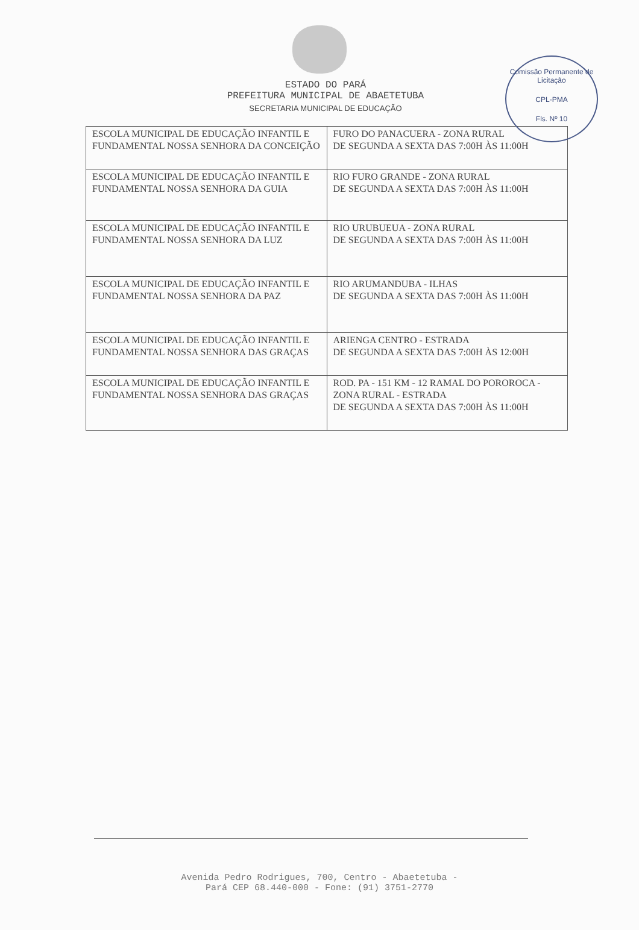Comissão Permanente de Licitação
CPL-PMA
Fls. Nº 10
ESTADO DO PARÁ
PREFEITURA MUNICIPAL DE ABAETETUBA
SECRETARIA MUNICIPAL DE EDUCAÇÃO
| ESCOLA MUNICIPAL DE EDUCAÇÃO INFANTIL E FUNDAMENTAL NOSSA SENHORA DA CONCEIÇÃO | FURO DO PANACUERA - ZONA RURAL DE SEGUNDA A SEXTA DAS 7:00H ÀS 11:00H |
| ESCOLA MUNICIPAL DE EDUCAÇÃO INFANTIL E FUNDAMENTAL NOSSA SENHORA DA GUIA | RIO FURO GRANDE - ZONA RURAL DE SEGUNDA A SEXTA DAS 7:00H ÀS 11:00H |
| ESCOLA MUNICIPAL DE EDUCAÇÃO INFANTIL E FUNDAMENTAL NOSSA SENHORA DA LUZ | RIO URUBUEUA - ZONA RURAL DE SEGUNDA A SEXTA DAS 7:00H ÀS 11:00H |
| ESCOLA MUNICIPAL DE EDUCAÇÃO INFANTIL E FUNDAMENTAL NOSSA SENHORA DA PAZ | RIO ARUMANDUBA - ILHAS DE SEGUNDA A SEXTA DAS 7:00H ÀS 11:00H |
| ESCOLA MUNICIPAL DE EDUCAÇÃO INFANTIL E FUNDAMENTAL NOSSA SENHORA DAS GRAÇAS | ARIENGA CENTRO - ESTRADA DE SEGUNDA A SEXTA DAS 7:00H ÀS 12:00H |
| ESCOLA MUNICIPAL DE EDUCAÇÃO INFANTIL E FUNDAMENTAL NOSSA SENHORA DAS GRAÇAS | ROD. PA - 151 KM - 12 RAMAL DO POROROCA - ZONA RURAL - ESTRADA DE SEGUNDA A SEXTA DAS 7:00H ÀS 11:00H |
Avenida Pedro Rodrigues, 700, Centro - Abaetetuba -
Pará CEP 68.440-000 - Fone: (91) 3751-2770